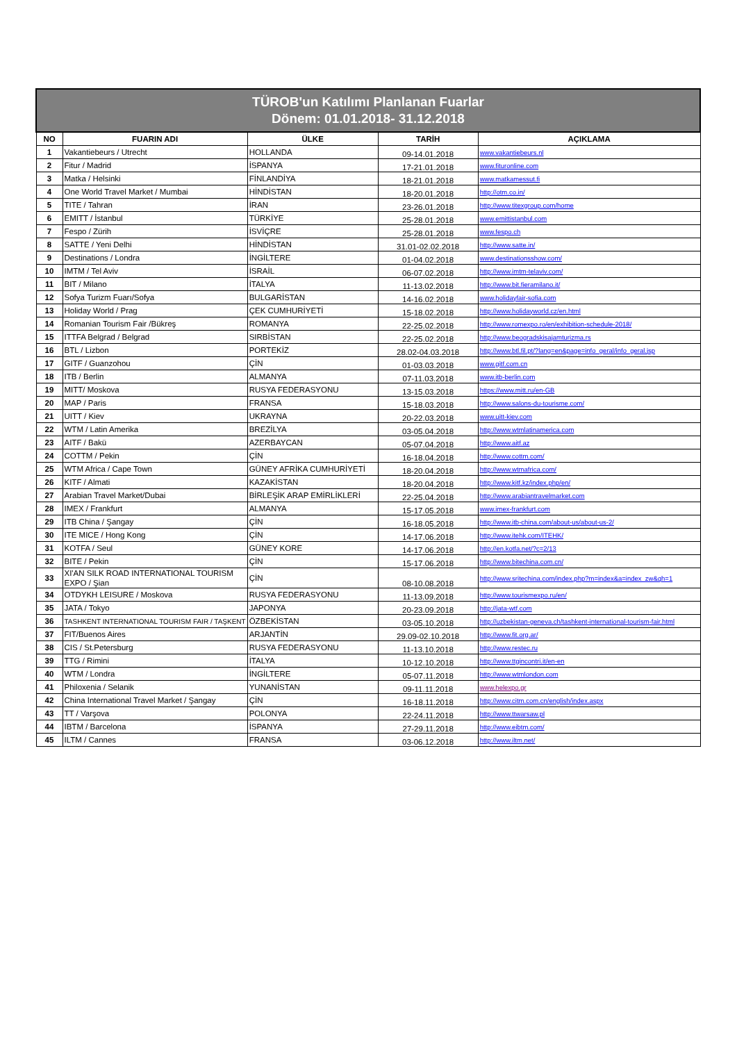| TÜROB'un Katılımı Planlanan Fuarlar Dönem: 01.01.2018- 31.12.2018 | | | | |
| NO | FUARIN ADI | ÜLKE | TARİH | AÇIKLAMA |
| 1 | Vakantiebeurs / Utrecht | HOLLANDA | 09-14.01.2018 | www.vakantiebeurs.nl |
| 2 | Fitur / Madrid | İSPANYA | 17-21.01.2018 | www.fituronline.com |
| 3 | Matka / Helsinki | FİNLANDİYA | 18-21.01.2018 | www.matkamessut.fi |
| 4 | One World Travel Market / Mumbai | HİNDİSTAN | 18-20.01.2018 | http://otm.co.in/ |
| 5 | TITE / Tahran | İRAN | 23-26.01.2018 | http://www.titexgroup.com/home |
| 6 | EMITT / İstanbul | TÜRKİYE | 25-28.01.2018 | www.emittistanbul.com |
| 7 | Fespo / Zürih | İSVİÇRE | 25-28.01.2018 | www.fespo.ch |
| 8 | SATTE / Yeni Delhi | HİNDİSTAN | 31.01-02.02.2018 | http://www.satte.in/ |
| 9 | Destinations / Londra | İNGİLTERE | 01-04.02.2018 | www.destinationsshow.com/ |
| 10 | IMTM / Tel Aviv | İSRAİL | 06-07.02.2018 | http://www.imtm-telaviv.com/ |
| 11 | BIT / Milano | İTALYA | 11-13.02.2018 | http://www.bit.fieramilano.it/ |
| 12 | Sofya Turizm Fuarı/Sofya | BULGARİSTAN | 14-16.02.2018 | www.holidayfair-sofia.com |
| 13 | Holiday World / Prag | ÇEK CUMHURİYETİ | 15-18.02.2018 | http://www.holidayworld.cz/en.html |
| 14 | Romanian Tourism Fair /Bükreş | ROMANYA | 22-25.02.2018 | http://www.romexpo.ro/en/exhibition-schedule-2018/ |
| 15 | ITTFA Belgrad / Belgrad | SIRBİSTAN | 22-25.02.2018 | http://www.beogradskisajamturizma.rs |
| 16 | BTL / Lizbon | PORTEKİZ | 28.02-04.03.2018 | http://www.btl.fil.pt/?lang=en&page=info_geral/info_geral.jsp |
| 17 | GITF / Guanzohou | ÇİN | 01-03.03.2018 | www.gitf.com.cn |
| 18 | ITB / Berlin | ALMANYA | 07-11.03.2018 | www.itb-berlin.com |
| 19 | MITT/ Moskova | RUSYA FEDERASYONU | 13-15.03.2018 | https://www.mitt.ru/en-GB |
| 20 | MAP / Paris | FRANSA | 15-18.03.2018 | http://www.salons-du-tourisme.com/ |
| 21 | UITT / Kiev | UKRAYNA | 20-22.03.2018 | www.uitt-kiev.com |
| 22 | WTM / Latin Amerika | BREZİLYA | 03-05.04.2018 | http://www.wtmlatinamerica.com |
| 23 | AITF / Bakü | AZERBAYCAN | 05-07.04.2018 | http://www.aitf.az |
| 24 | COTTM / Pekin | ÇİN | 16-18.04.2018 | http://www.cottm.com/ |
| 25 | WTM Africa / Cape Town | GÜNEY AFRİKA CUMHURİYETİ | 18-20.04.2018 | http://www.wtmafrica.com/ |
| 26 | KITF / Almati | KAZAKİSTAN | 18-20.04.2018 | http://www.kitf.kz/index.php/en/ |
| 27 | Arabian Travel Market/Dubai | BİRLEŞİK ARAP EMİRLİKLERİ | 22-25.04.2018 | http://www.arabiantravelmarket.com |
| 28 | IMEX / Frankfurt | ALMANYA | 15-17.05.2018 | www.imex-frankfurt.com |
| 29 | ITB China / Şangay | ÇİN | 16-18.05.2018 | http://www.itb-china.com/about-us/about-us-2/ |
| 30 | ITE MICE / Hong Kong | ÇİN | 14-17.06.2018 | http://www.itehk.com/ITEHK/ |
| 31 | KOTFA / Seul | GÜNEY KORE | 14-17.06.2018 | http://en.kotfa.net/?c=2/13 |
| 32 | BITE / Pekin | ÇİN | 15-17.06.2018 | http://www.bitechina.com.cn/ |
| 33 | XI'AN SILK ROAD INTERNATIONAL TOURISM EXPO / Şian | ÇİN | 08-10.08.2018 | http://www.sritechina.com/index.php?m=index&a=index_zw&qh=1 |
| 34 | OTDYKH LEISURE / Moskova | RUSYA FEDERASYONU | 11-13.09.2018 | http://www.tourismexpo.ru/en/ |
| 35 | JATA / Tokyo | JAPONYA | 20-23.09.2018 | http://jata-wtf.com |
| 36 | TASHKENT INTERNATIONAL TOURISM FAIR / TAŞKENT | ÖZBEKİSTAN | 03-05.10.2018 | http://uzbekistan-geneva.ch/tashkent-international-tourism-fair.html |
| 37 | FIT/Buenos Aires | ARJANTİN | 29.09-02.10.2018 | http://www.fit.org.ar/ |
| 38 | CIS / St.Petersburg | RUSYA FEDERASYONU | 11-13.10.2018 | http://www.restec.ru |
| 39 | TTG / Rimini | İTALYA | 10-12.10.2018 | http://www.ttgincontri.it/en-en |
| 40 | WTM / Londra | İNGİLTERE | 05-07.11.2018 | http://www.wtmlondon.com |
| 41 | Philoxenia / Selanik | YUNANİSTAN | 09-11.11.2018 | www.helexpo.gr |
| 42 | China International Travel Market / Şangay | ÇİN | 16-18.11.2018 | http://www.citm.com.cn/english/index.aspx |
| 43 | TT / Varşova | POLONYA | 22-24.11.2018 | http://www.ttwarsaw.pl |
| 44 | IBTM / Barcelona | İSPANYA | 27-29.11.2018 | http://www.eibtm.com/ |
| 45 | ILTM / Cannes | FRANSA | 03-06.12.2018 | http://www.iltm.net/ |